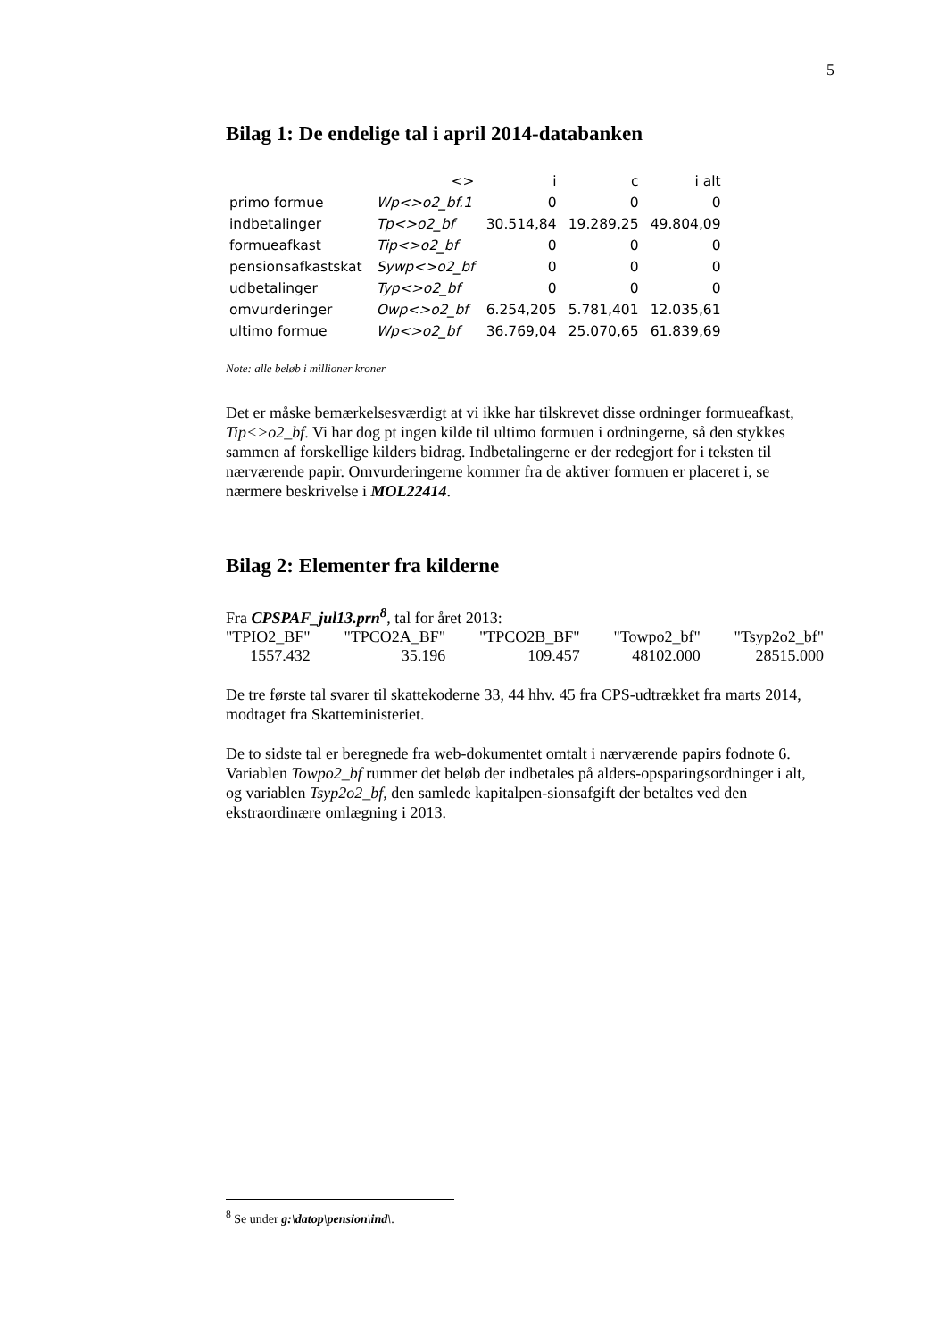5
Bilag 1: De endelige tal i april 2014-databanken
| | <> | i | c | i alt |
| --- | --- | --- | --- | --- |
| primo formue | Wp<>o2_bf.1 | 0 | 0 | 0 |
| indbetalinger | Tp<>o2_bf | 30.514,84 | 19.289,25 | 49.804,09 |
| formueafkast | Tip<>o2_bf | 0 | 0 | 0 |
| pensionsafkastskat | Sywp<>o2_bf | 0 | 0 | 0 |
| udbetalinger | Typ<>o2_bf | 0 | 0 | 0 |
| omvurderinger | Owp<>o2_bf | 6.254,205 | 5.781,401 | 12.035,61 |
| ultimo formue | Wp<>o2_bf | 36.769,04 | 25.070,65 | 61.839,69 |
Note: alle beløb i millioner kroner
Det er måske bemærkelsesværdigt at vi ikke har tilskrevet disse ordninger formueafkast, Tip<>o2_bf. Vi har dog pt ingen kilde til ultimo formuen i ordningerne, så den stykkes sammen af forskellige kilders bidrag. Indbetalingerne er der redegjort for i teksten til nærværende papir. Omvurderingerne kommer fra de aktiver formuen er placeret i, se nærmere beskrivelse i MOL22414.
Bilag 2: Elementer fra kilderne
Fra CPSPAF_jul13.prn<sup>8</sup>, tal for året 2013:
"TPIO2_BF" "TPCO2A_BF" "TPCO2B_BF" "Towpo2_bf" "Tsyp2o2_bf" 1557.432 35.196 109.457 48102.000 28515.000
De tre første tal svarer til skattekoderne 33, 44 hhv. 45 fra CPS-udtrækket fra marts 2014, modtaget fra Skatteministeriet.
De to sidste tal er beregnede fra web-dokumentet omtalt i nærværende papirs fodnote 6. Variablen Towpo2_bf rummer det beløb der indbetales på alders-opsparingsordninger i alt, og variablen Tsyp2o2_bf, den samlede kapitalpen-sionsafgift der betaltes ved den ekstraordinære omlægning i 2013.
<sup>8</sup> Se under g:\datop\pension\ind\.